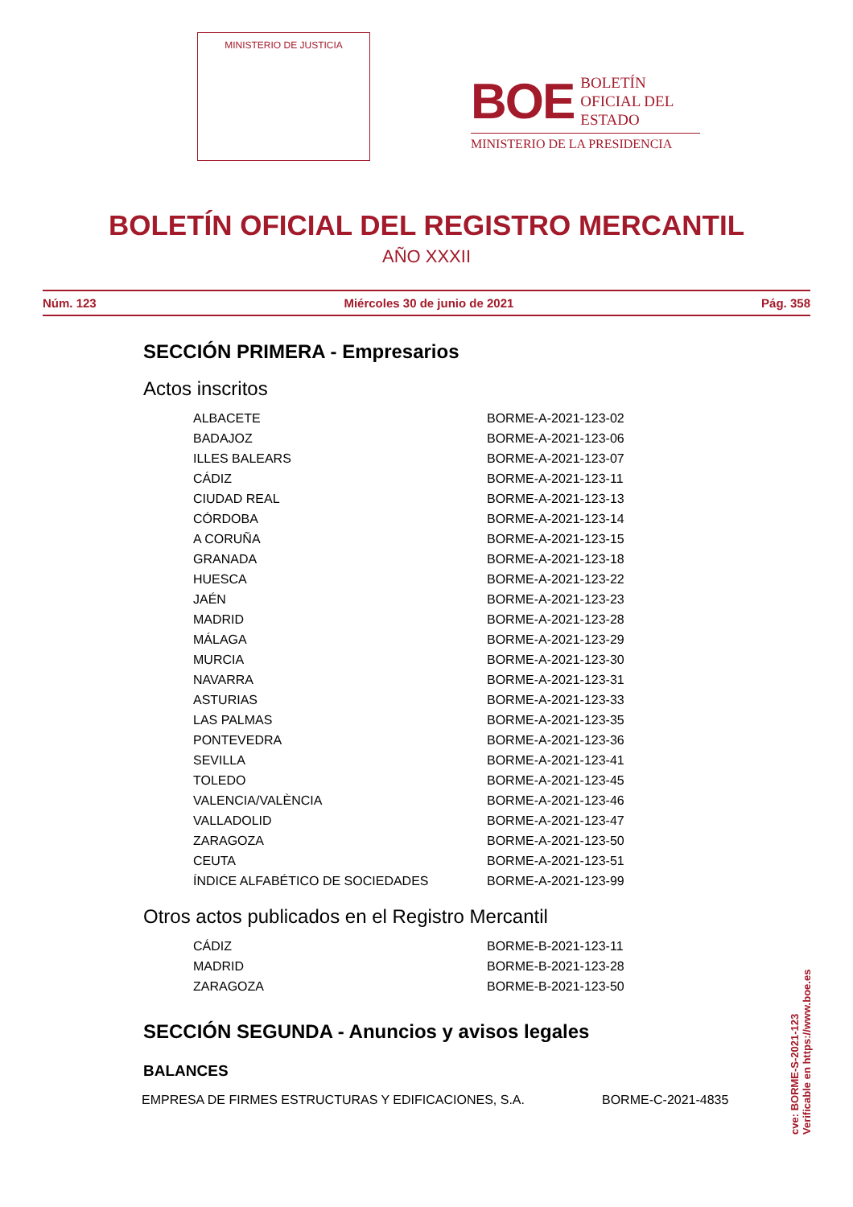MINISTERIO DE JUSTICIA
BOE BOLETÍN
OFICIAL DEL
ESTADO
MINISTERIO DE LA PRESIDENCIA
BOLETÍN OFICIAL DEL REGISTRO MERCANTIL
AÑO XXXII
Núm. 123 Miércoles 30 de junio de 2021 Pág. 358
SECCIÓN PRIMERA - Empresarios
Actos inscritos
| ALBACETE | BORME-A-2021-123-02 |
| BADAJOZ | BORME-A-2021-123-06 |
| ILLES BALEARS | BORME-A-2021-123-07 |
| CÁDIZ | BORME-A-2021-123-11 |
| CIUDAD REAL | BORME-A-2021-123-13 |
| CÓRDOBA | BORME-A-2021-123-14 |
| A CORUÑA | BORME-A-2021-123-15 |
| GRANADA | BORME-A-2021-123-18 |
| HUESCA | BORME-A-2021-123-22 |
| JAÉN | BORME-A-2021-123-23 |
| MADRID | BORME-A-2021-123-28 |
| MÁLAGA | BORME-A-2021-123-29 |
| MURCIA | BORME-A-2021-123-30 |
| NAVARRA | BORME-A-2021-123-31 |
| ASTURIAS | BORME-A-2021-123-33 |
| LAS PALMAS | BORME-A-2021-123-35 |
| PONTEVEDRA | BORME-A-2021-123-36 |
| SEVILLA | BORME-A-2021-123-41 |
| TOLEDO | BORME-A-2021-123-45 |
| VALENCIA/VALÈNCIA | BORME-A-2021-123-46 |
| VALLADOLID | BORME-A-2021-123-47 |
| ZARAGOZA | BORME-A-2021-123-50 |
| CEUTA | BORME-A-2021-123-51 |
| ÍNDICE ALFABÉTICO DE SOCIEDADES | BORME-A-2021-123-99 |
Otros actos publicados en el Registro Mercantil
| CÁDIZ | BORME-B-2021-123-11 |
| MADRID | BORME-B-2021-123-28 |
| ZARAGOZA | BORME-B-2021-123-50 |
SECCIÓN SEGUNDA - Anuncios y avisos legales
BALANCES
| EMPRESA DE FIRMES ESTRUCTURAS Y EDIFICACIONES, S.A. | BORME-C-2021-4835 |
cve: BORME-S-2021-123
Verificable en https://www.boe.es